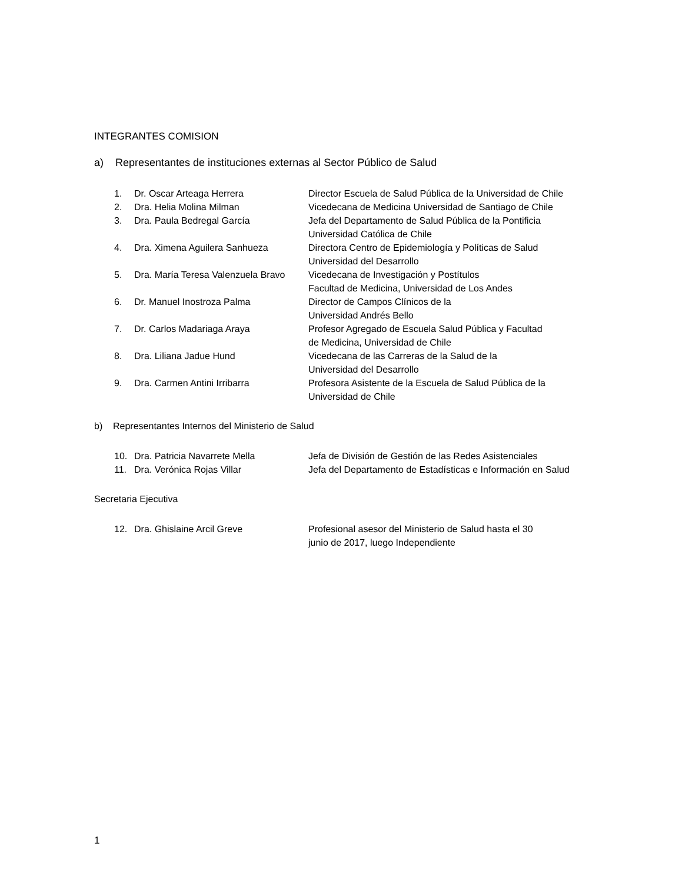INTEGRANTES COMISION
a) Representantes de instituciones externas al Sector Público de Salud
| 1. | Dr. Oscar Arteaga Herrera | Director Escuela de Salud Pública de la Universidad de Chile |
| 2. | Dra. Helia Molina Milman | Vicedecana de Medicina Universidad de Santiago de Chile |
| 3. | Dra. Paula Bedregal García | Jefa del Departamento de Salud Pública de la Pontificia Universidad Católica de Chile |
| 4. | Dra. Ximena Aguilera Sanhueza | Directora Centro de Epidemiología y Políticas de Salud Universidad del Desarrollo |
| 5. | Dra. María Teresa Valenzuela Bravo | Vicedecana de Investigación y Postítulos Facultad de Medicina, Universidad de Los Andes |
| 6. | Dr. Manuel Inostroza Palma | Director de Campos Clínicos de la Universidad Andrés Bello |
| 7. | Dr. Carlos Madariaga Araya | Profesor Agregado de Escuela Salud Pública y Facultad de Medicina, Universidad de Chile |
| 8. | Dra. Liliana Jadue Hund | Vicedecana de las Carreras de la Salud de la Universidad del Desarrollo |
| 9. | Dra. Carmen Antini Irribarra | Profesora Asistente de la Escuela de Salud Pública de la Universidad de Chile |
b) Representantes Internos del Ministerio de Salud
| 10. | Dra. Patricia Navarrete Mella | Jefa de División de Gestión de las Redes Asistenciales |
| 11. | Dra. Verónica Rojas Villar | Jefa del Departamento de Estadísticas e Información en Salud |
Secretaria Ejecutiva
| 12. | Dra. Ghislaine Arcil Greve | Profesional asesor del Ministerio de Salud hasta el 30 junio de 2017, luego Independiente |
1